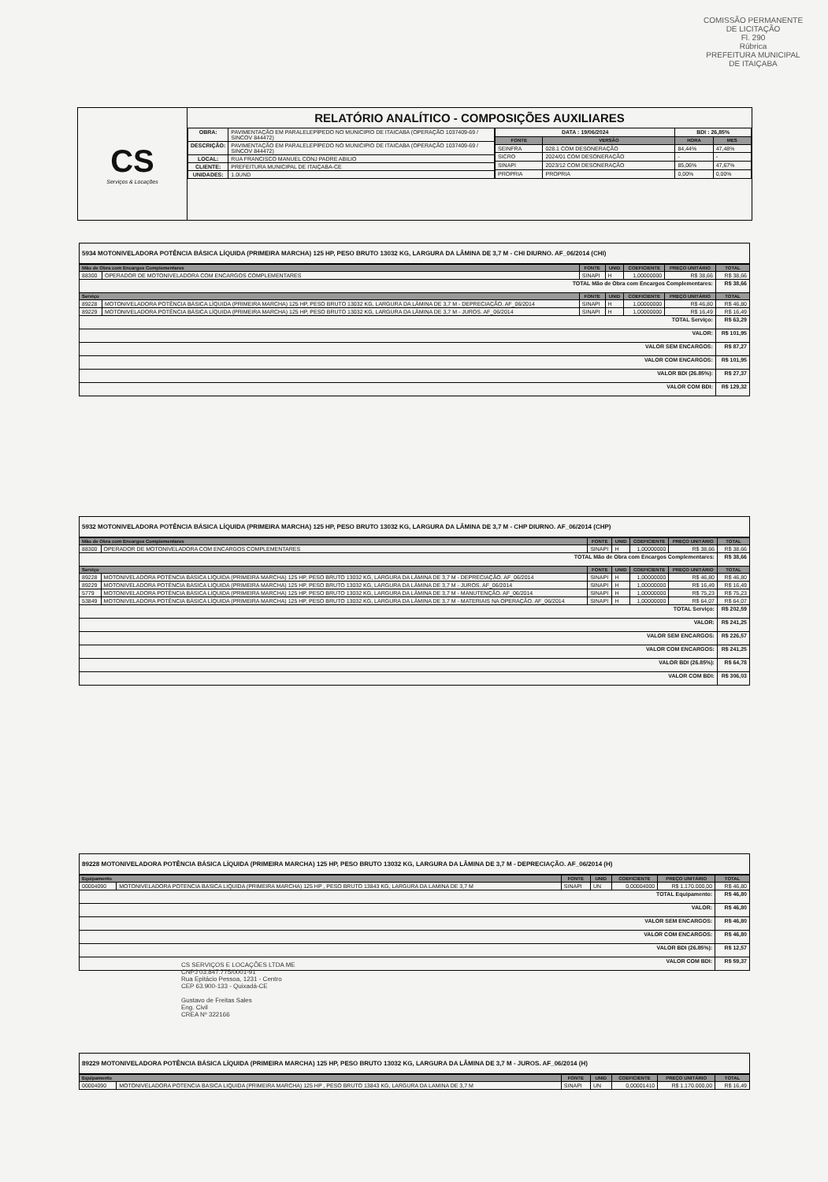COMISSÃO PERMANENTE DE LICITAÇÃO
Fl. 290
Rúbrica
PREFEITURA MUNICIPAL DE ITAIÇABA
CS
Serviços & Locações
RELATÓRIO ANALÍTICO - COMPOSIÇÕES AUXILIARES
| OBRA: | PAVIMENTAÇÃO EM PARALELEPÍPEDO NO MUNICIPIO DE ITAICABA (OPERAÇÃO 1037409-69 / SINCOV 844472) |
| DESCRIÇÃO: | PAVIMENTAÇÃO EM PARALELEPÍPEDO NO MUNICIPIO DE ITAICABA (OPERAÇÃO 1037409-69 / SINCOV 844472) |
| LOCAL: | RUA FRANCISCO MANUEL CONJ PADRE ABILIO |
| CLIENTE: | PREFEITURA MUNICIPAL DE ITAIÇABA-CE |
| UNIDADES: | 1.0UND |
| DATA : 19/06/2024 | | BDI : 26,85% | |
| --- | --- | --- | --- |
| FONTE | VERSÃO | HORA | MES |
| SEINFRA | 028.1 COM DESONERAÇÃO | 84,44% | 47,48% |
| SICRO | 2024/01 COM DESONERAÇÃO | - | - |
| SINAPI | 2023/12 COM DESONERAÇÃO | 85,06% | 47,67% |
| PROPRIA | PROPRIA | 0,00% | 0,00% |
5934 MOTONIVELADORA POTÊNCIA BÁSICA LÍQUIDA (PRIMEIRA MARCHA) 125 HP, PESO BRUTO 13032 KG, LARGURA DA LÂMINA DE 3,7 M - CHI DIURNO. AF_06/2014 (CHI)
| Mão de Obra com Encargos Complementares | | FONTE | UNID | COEFICIENTE | PREÇO UNITÁRIO | TOTAL |
| --- | --- | --- | --- | --- | --- | --- |
| 88300 | OPERADOR DE MOTONIVELADORA COM ENCARGOS COMPLEMENTARES | SINAPI | H | 1,00000000 | R$ 38,66 | R$ 38,66 |
| TOTAL Mão de Obra com Encargos Complementares: | | | | | | R$ 38,66 |
| Serviço | | FONTE | UNID | COEFICIENTE | PREÇO UNITÁRIO | TOTAL |
| 89228 | MOTONIVELADORA POTÊNCIA BÁSICA LÍQUIDA (PRIMEIRA MARCHA) 125 HP, PESO BRUTO 13032 KG, LARGURA DA LÂMINA DE 3,7 M - DEPRECIAÇÃO. AF_06/2014 | SINAPI | H | 1,00000000 | R$ 46,80 | R$ 46,80 |
| 89229 | MOTONIVELADORA POTÊNCIA BÁSICA LÍQUIDA (PRIMEIRA MARCHA) 125 HP, PESO BRUTO 13032 KG, LARGURA DA LÂMINA DE 3,7 M - JUROS. AF_06/2014 | SINAPI | H | 1,00000000 | R$ 16,49 | R$ 16,49 |
| TOTAL Serviço: | | | | | | R$ 63,29 |
| VALOR: | | | | | | R$ 101,95 |
| VALOR SEM ENCARGOS: | | | | | | R$ 87,27 |
| VALOR COM ENCARGOS: | | | | | | R$ 101,95 |
| VALOR BDI (26.85%): | | | | | | R$ 27,37 |
| VALOR COM BDI: | | | | | | R$ 129,32 |
5932 MOTONIVELADORA POTÊNCIA BÁSICA LÍQUIDA (PRIMEIRA MARCHA) 125 HP, PESO BRUTO 13032 KG, LARGURA DA LÂMINA DE 3,7 M - CHP DIURNO. AF_06/2014 (CHP)
| Mão de Obra com Encargos Complementares | | FONTE | UNID | COEFICIENTE | PREÇO UNITÁRIO | TOTAL |
| --- | --- | --- | --- | --- | --- | --- |
| 88300 | OPERADOR DE MOTONIVELADORA COM ENCARGOS COMPLEMENTARES | SINAPI | H | 1,00000000 | R$ 38,66 | R$ 38,66 |
| TOTAL Mão de Obra com Encargos Complementares: | | | | | | R$ 38,66 |
| Serviço | | FONTE | UNID | COEFICIENTE | PREÇO UNITÁRIO | TOTAL |
| 89228 | MOTONIVELADORA POTÊNCIA BÁSICA LÍQUIDA (PRIMEIRA MARCHA) 125 HP, PESO BRUTO 13032 KG, LARGURA DA LÂMINA DE 3,7 M - DEPRECIAÇÃO. AF_06/2014 | SINAPI | H | 1,00000000 | R$ 46,80 | R$ 46,80 |
| 89229 | MOTONIVELADORA POTÊNCIA BÁSICA LÍQUIDA (PRIMEIRA MARCHA) 125 HP, PESO BRUTO 13032 KG, LARGURA DA LÂMINA DE 3,7 M - JUROS. AF_06/2014 | SINAPI | H | 1,00000000 | R$ 16,49 | R$ 16,49 |
| 5779 | MOTONIVELADORA POTÊNCIA BÁSICA LÍQUIDA (PRIMEIRA MARCHA) 125 HP, PESO BRUTO 13032 KG, LARGURA DA LÂMINA DE 3,7 M - MANUTENÇÃO. AF_06/2014 | SINAPI | H | 1,00000000 | R$ 75,23 | R$ 75,23 |
| 53849 | MOTONIVELADORA POTÊNCIA BÁSICA LÍQUIDA (PRIMEIRA MARCHA) 125 HP, PESO BRUTO 13032 KG, LARGURA DA LÂMINA DE 3,7 M - MATERIAIS NA OPERAÇÃO. AF_06/2014 | SINAPI | H | 1,00000000 | R$ 64,07 | R$ 64,07 |
| TOTAL Serviço: | | | | | | R$ 202,59 |
| VALOR: | | | | | | R$ 241,25 |
| VALOR SEM ENCARGOS: | | | | | | R$ 226,57 |
| VALOR COM ENCARGOS: | | | | | | R$ 241,25 |
| VALOR BDI (26.85%): | | | | | | R$ 64,78 |
| VALOR COM BDI: | | | | | | R$ 306,03 |
89228 MOTONIVELADORA POTÊNCIA BÁSICA LÍQUIDA (PRIMEIRA MARCHA) 125 HP, PESO BRUTO 13032 KG, LARGURA DA LÂMINA DE 3,7 M - DEPRECIAÇÃO. AF_06/2014 (H)
| Equipamento | | FONTE | UNID | COEFICIENTE | PREÇO UNITÁRIO | TOTAL |
| --- | --- | --- | --- | --- | --- | --- |
| 00004090 | MOTONIVELADORA POTENCIA BASICA LIQUIDA (PRIMEIRA MARCHA) 125 HP , PESO BRUTO 13843 KG, LARGURA DA LAMINA DE 3,7 M | SINAPI | UN | 0,00004000 | R$ 1.170.000,00 | R$ 46,80 |
| TOTAL Equipamento: | | | | | | R$ 46,80 |
| VALOR: | | | | | | R$ 46,80 |
| VALOR SEM ENCARGOS: | | | | | | R$ 46,80 |
| VALOR COM ENCARGOS: | | | | | | R$ 46,80 |
| VALOR BDI (26.85%): | | | | | | R$ 12,57 |
| VALOR COM BDI: | | | | | | R$ 59,37 |
CS SERVIÇOS E LOCAÇÕES LTDA ME
CNPJ 03.847.775/0001-91
Rua Epitácio Pessoa, 1231 - Centro
CEP 63.900-133 - Quixadá-CE
Gustavo de Freitas Sales
Eng. Civil
CREA Nº 322166
89229 MOTONIVELADORA POTÊNCIA BÁSICA LÍQUIDA (PRIMEIRA MARCHA) 125 HP, PESO BRUTO 13032 KG, LARGURA DA LÂMINA DE 3,7 M - JUROS. AF_06/2014 (H)
| Equipamento | | FONTE | UNID | COEFICIENTE | PREÇO UNITÁRIO | TOTAL |
| --- | --- | --- | --- | --- | --- | --- |
| 00004090 | MOTONIVELADORA POTENCIA BASICA LIQUIDA (PRIMEIRA MARCHA) 125 HP , PESO BRUTO 13843 KG, LARGURA DA LAMINA DE 3,7 M | SINAPI | UN | 0,00001410 | R$ 1.170.000,00 | R$ 16,49 |